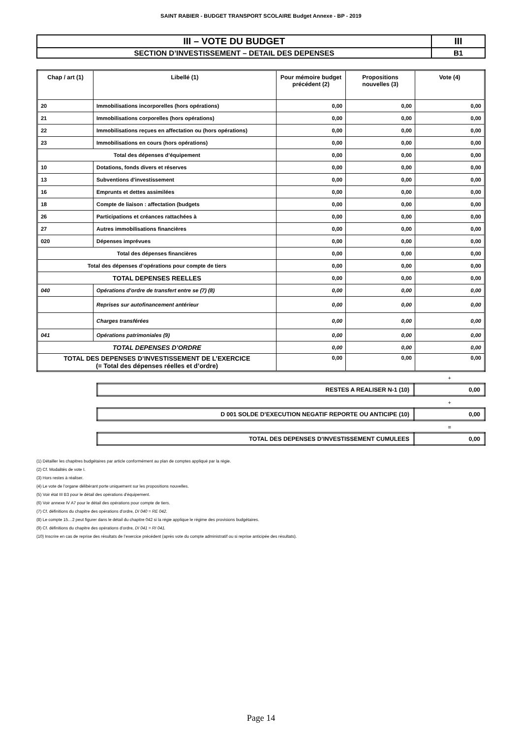SAINT RABIER - BUDGET TRANSPORT SCOLAIRE Budget Annexe - BP - 2019
| III – VOTE DU BUDGET | III |
| SECTION D’INVESTISSEMENT – DETAIL DES DEPENSES | B1 |
| Chap / art (1) | Libellé (1) | Pour mémoire budget précédent (2) | Propositions nouvelles (3) | Vote (4) |
| --- | --- | --- | --- | --- |
| 20 | Immobilisations incorporelles (hors opérations) | 0,00 | 0,00 | 0,00 |
| 21 | Immobilisations corporelles (hors opérations) | 0,00 | 0,00 | 0,00 |
| 22 | Immobilisations reçues en affectation ou (hors opérations) | 0,00 | 0,00 | 0,00 |
| 23 | Immobilisations en cours (hors opérations) | 0,00 | 0,00 | 0,00 |
| Total des dépenses d’équipement | | 0,00 | 0,00 | 0,00 |
| 10 | Dotations, fonds divers et réserves | 0,00 | 0,00 | 0,00 |
| 13 | Subventions d'investissement | 0,00 | 0,00 | 0,00 |
| 16 | Emprunts et dettes assimilées | 0,00 | 0,00 | 0,00 |
| 18 | Compte de liaison : affectation (budgets | 0,00 | 0,00 | 0,00 |
| 26 | Participations et créances rattachées à | 0,00 | 0,00 | 0,00 |
| 27 | Autres immobilisations financières | 0,00 | 0,00 | 0,00 |
| 020 | Dépenses imprévues | 0,00 | 0,00 | 0,00 |
| Total des dépenses financières | | 0,00 | 0,00 | 0,00 |
| Total des dépenses d’opérations pour compte de tiers | | 0,00 | 0,00 | 0,00 |
| TOTAL DEPENSES REELLES | | 0,00 | 0,00 | 0,00 |
| 040 | Opérations d'ordre de transfert entre se (7) (8) | 0,00 | 0,00 | 0,00 |
| | Reprises sur autofinancement antérieur | 0,00 | 0,00 | 0,00 |
| | Charges transférées | 0,00 | 0,00 | 0,00 |
| 041 | Opérations patrimoniales (9) | 0,00 | 0,00 | 0,00 |
| TOTAL DEPENSES D’ORDRE | | 0,00 | 0,00 | 0,00 |
| TOTAL DES DEPENSES D’INVESTISSEMENT DE L’EXERCICE (= Total des dépenses réelles et d’ordre) | | 0,00 | 0,00 | 0,00 |
+
| RESTES A REALISER N-1 (10) | 0,00 |
+
| D 001 SOLDE D’EXECUTION NEGATIF REPORTE OU ANTICIPE (10) | 0,00 |
=
| TOTAL DES DEPENSES D’INVESTISSEMENT CUMULEES | 0,00 |
(1) Détailler les chapitres budgétaires par article conformément au plan de comptes appliqué par la régie.
(2) Cf. Modalités de vote I.
(3) Hors restes à réaliser.
(4) Le vote de l’organe délibérant porte uniquement sur les propositions nouvelles.
(5) Voir état III B3 pour le détail des opérations d’équipement.
(6) Voir annexe IV A7 pour le détail des opérations pour compte de tiers.
(7) Cf. définitions du chapitre des opérations d’ordre, DI 040 = RE 042.
(8) Le compte 15…2 peut figurer dans le détail du chapitre 042 si la régie applique le régime des provisions budgétaires.
(9) Cf. définitions du chapitre des opérations d’ordre, DI 041 = RI 041.
(10) Inscrire en cas de reprise des résultats de l’exercice précédent (après vote du compte administratif ou si reprise anticipée des résultats).
Page 14